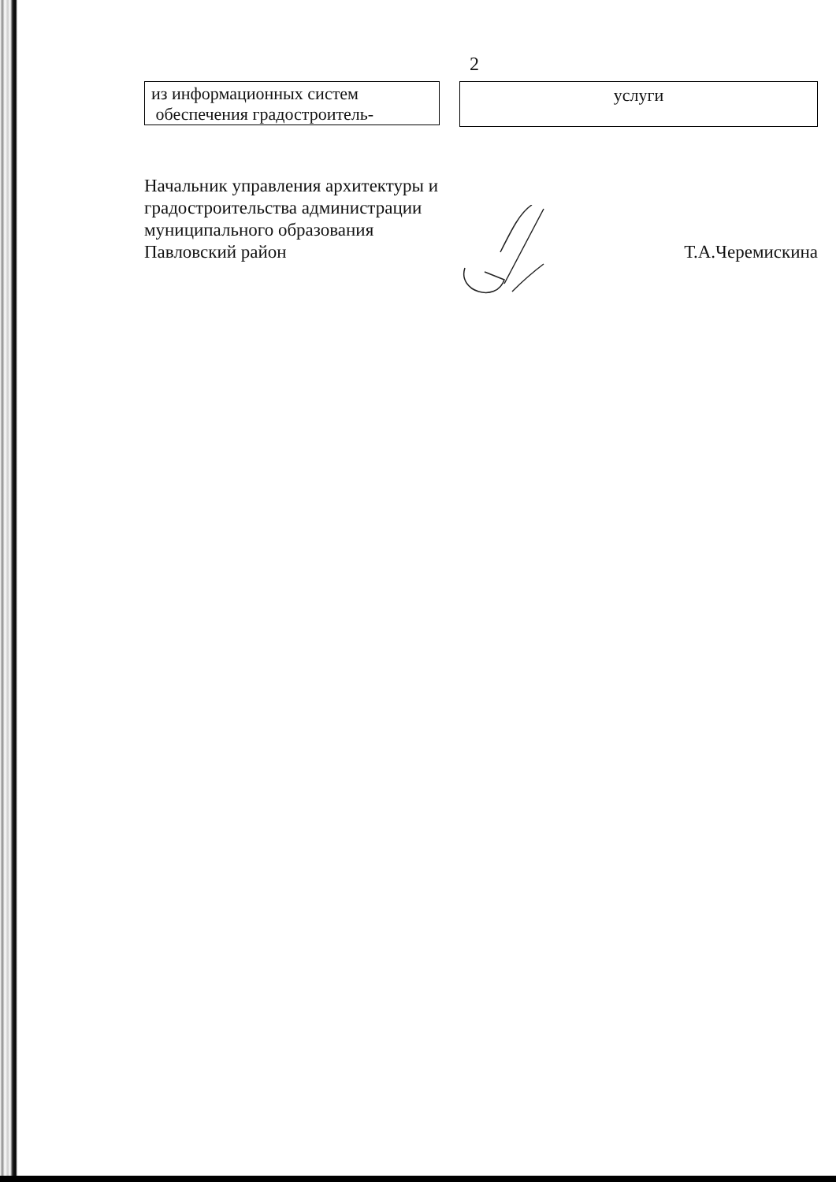2
из информационных систем
обеспечения градостроитель-
услуги
Начальник управления архитектуры и
градостроительства администрации
муниципального образования
Павловский район
Т.А.Черемискина